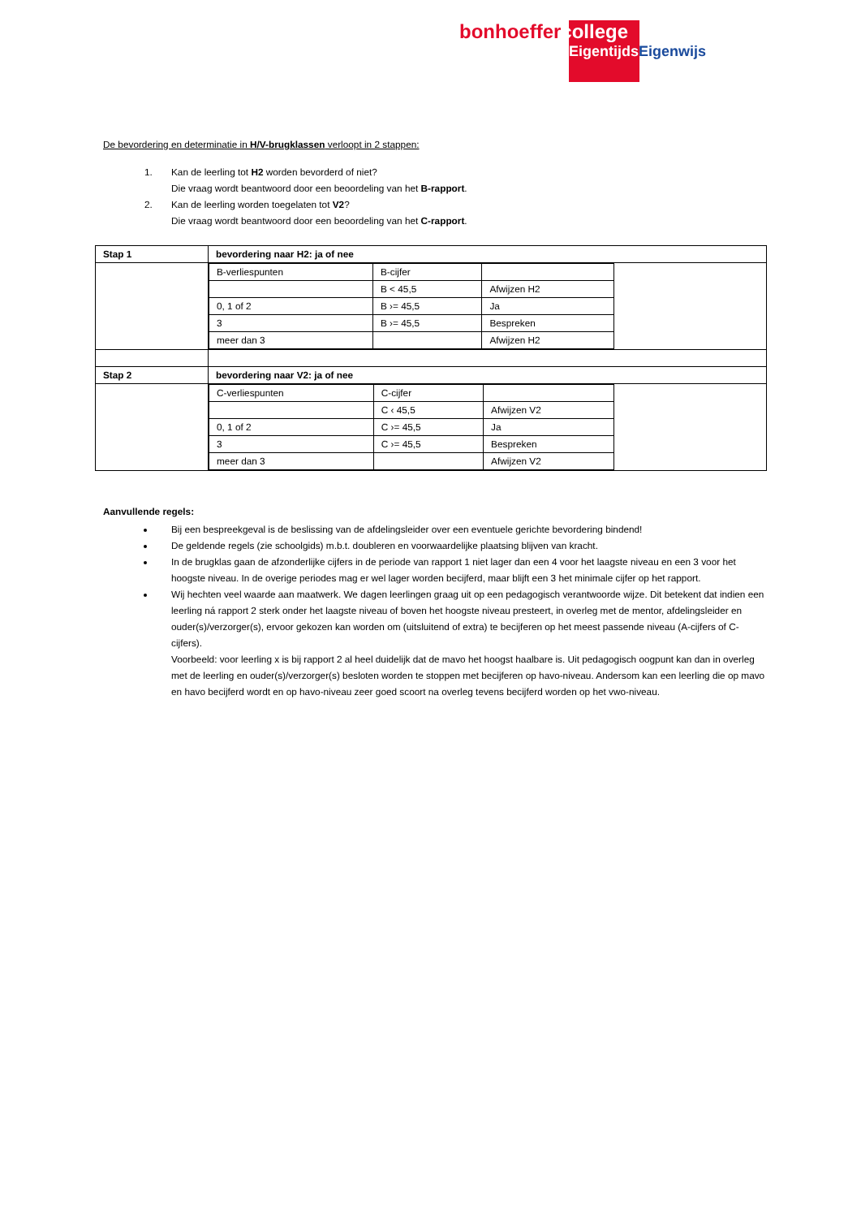bonhoeffer college
Eigentijds Eigenwijs
De bevordering en determinatie in H/V-brugklassen verloopt in 2 stappen:
1. Kan de leerling tot H2 worden bevorderd of niet?
Die vraag wordt beantwoord door een beoordeling van het B-rapport.
2. Kan de leerling worden toegelaten tot V2?
Die vraag wordt beantwoord door een beoordeling van het C-rapport.
| Stap 1 | bevordering naar H2: ja of nee |
| | / B-verliespunten / B-cijfer / / / / B < 45,5 / Afwijzen H2 / / 0, 1 of 2 / B ›= 45,5 / Ja / / 3 / B ›= 45,5 / Bespreken / / meer dan 3 / / Afwijzen H2 / |
| Stap 2 | bevordering naar V2: ja of nee |
| | / C-verliespunten / C-cijfer / / / / C ‹ 45,5 / Afwijzen V2 / / 0, 1 of 2 / C ›= 45,5 / Ja / / 3 / C ›= 45,5 / Bespreken / / meer dan 3 / / Afwijzen V2 / |
Aanvullende regels:
Bij een bespreekgeval is de beslissing van de afdelingsleider over een eventuele gerichte bevordering bindend!
De geldende regels (zie schoolgids) m.b.t. doubleren en voorwaardelijke plaatsing blijven van kracht.
In de brugklas gaan de afzonderlijke cijfers in de periode van rapport 1 niet lager dan een 4 voor het laagste niveau en een 3 voor het hoogste niveau. In de overige periodes mag er wel lager worden becijferd, maar blijft een 3 het minimale cijfer op het rapport.
Wij hechten veel waarde aan maatwerk. We dagen leerlingen graag uit op een pedagogisch verantwoorde wijze. Dit betekent dat indien een leerling ná rapport 2 sterk onder het laagste niveau of boven het hoogste niveau presteert, in overleg met de mentor, afdelingsleider en ouder(s)/verzorger(s), ervoor gekozen kan worden om (uitsluitend of extra) te becijferen op het meest passende niveau (A-cijfers of C-cijfers).
Voorbeeld: voor leerling x is bij rapport 2 al heel duidelijk dat de mavo het hoogst haalbare is. Uit pedagogisch oogpunt kan dan in overleg met de leerling en ouder(s)/verzorger(s) besloten worden te stoppen met becijferen op havo-niveau. Andersom kan een leerling die op mavo en havo becijferd wordt en op havo-niveau zeer goed scoort na overleg tevens becijferd worden op het vwo-niveau.